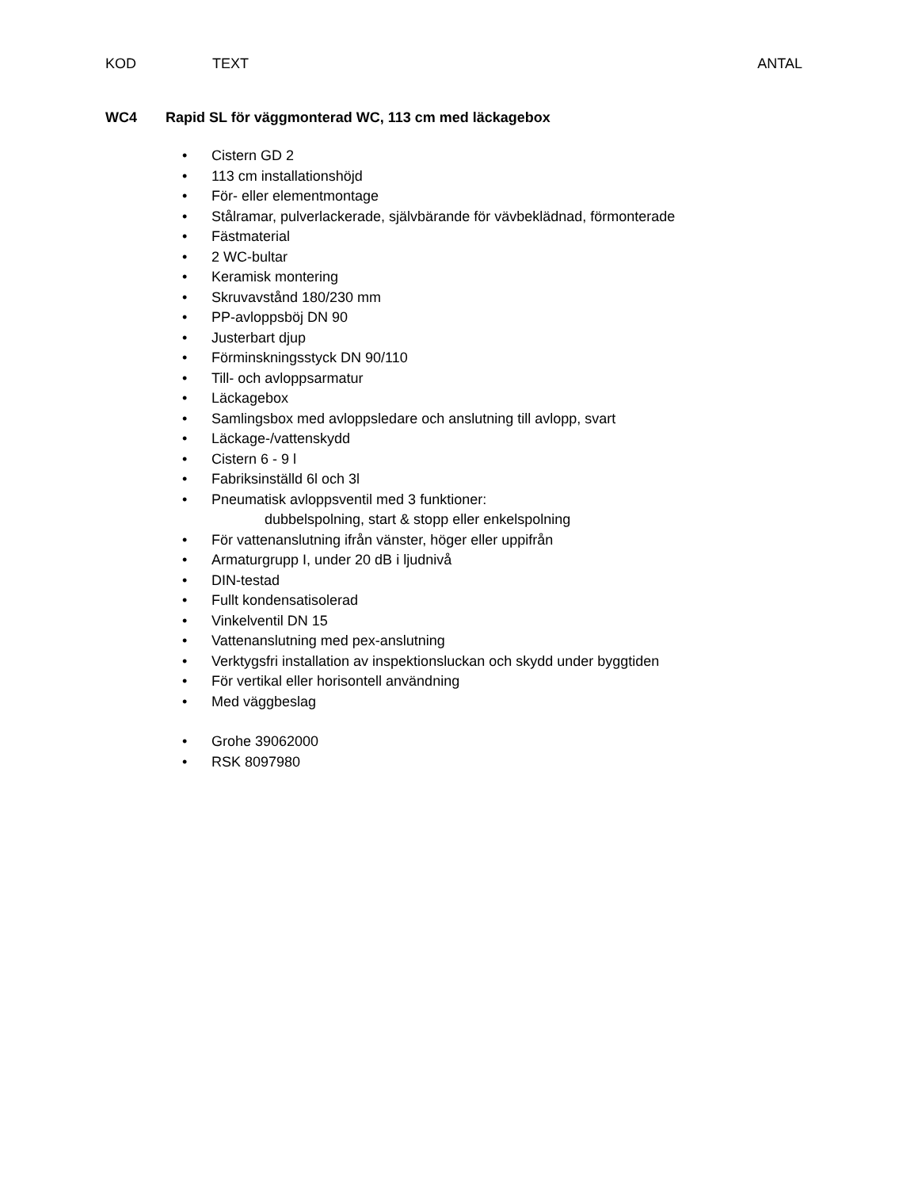KOD TEXT ANTAL
WC4 Rapid SL för väggmonterad WC, 113 cm med läckagebox
• Cistern GD 2
• 113 cm installationshöjd
• För- eller elementmontage
• Stålramar, pulverlackerade, självbärande för vävbeklädnad, förmonterade
• Fästmaterial
• 2 WC-bultar
• Keramisk montering
• Skruvavstånd 180/230 mm
• PP-avloppsböj DN 90
• Justerbart djup
• Förminskningsstyck DN 90/110
• Till- och avloppsarmatur
• Läckagebox
• Samlingsbox med avloppsledare och anslutning till avlopp, svart
• Läckage-/vattenskydd
• Cistern 6 - 9 l
• Fabriksinställd 6l och 3l
• Pneumatisk avloppsventil med 3 funktioner:
dubbelspolning, start & stopp eller enkelspolning
• För vattenanslutning ifrån vänster, höger eller uppifrån
• Armaturgrupp I, under 20 dB i ljudnivå
• DIN-testad
• Fullt kondensatisolerad
• Vinkelventil DN 15
• Vattenanslutning med pex-anslutning
• Verktygsfri installation av inspektionsluckan och skydd under byggtiden
• För vertikal eller horisontell användning
• Med väggbeslag
• Grohe 39062000
• RSK 8097980